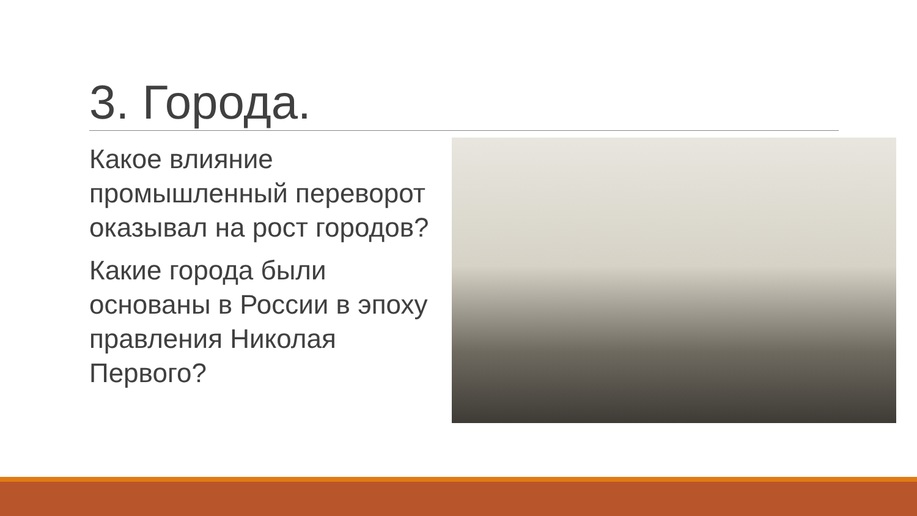3. Города.
Какое влияние промышленный переворот оказывал на рост городов?
Какие города были основаны в России в эпоху правления Николая Первого?